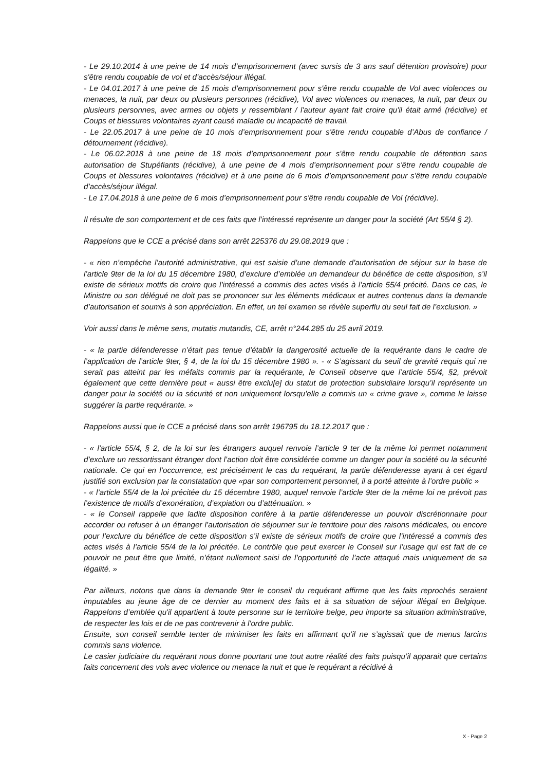- Le 29.10.2014 à une peine de 14 mois d’emprisonnement (avec sursis de 3 ans sauf détention provisoire) pour s'être rendu coupable de vol et d’accès/séjour illégal.
- Le 04.01.2017 à une peine de 15 mois d’emprisonnement pour s'être rendu coupable de Vol avec violences ou menaces, la nuit, par deux ou plusieurs personnes (récidive), Vol avec violences ou menaces, la nuit, par deux ou plusieurs personnes, avec armes ou objets y ressemblant / l'auteur ayant fait croire qu'il était armé (récidive) et Coups et blessures volontaires ayant causé maladie ou incapacité de travail.
- Le 22.05.2017 à une peine de 10 mois d’emprisonnement pour s'être rendu coupable d’Abus de confiance / détournement (récidive).
- Le 06.02.2018 à une peine de 18 mois d’emprisonnement pour s'être rendu coupable de détention sans autorisation de Stupéfiants (récidive), à une peine de 4 mois d’emprisonnement pour s'être rendu coupable de Coups et blessures volontaires (récidive) et à une peine de 6 mois d’emprisonnement pour s'être rendu coupable d’accès/séjour illégal.
- Le 17.04.2018 à une peine de 6 mois d’emprisonnement pour s'être rendu coupable de Vol (récidive).
Il résulte de son comportement et de ces faits que l’intéressé représente un danger pour la société (Art 55/4 § 2).
Rappelons que le CCE a précisé dans son arrêt 225376 du 29.08.2019 que :
- « rien n’empêche l’autorité administrative, qui est saisie d’une demande d’autorisation de séjour sur la base de l’article 9ter de la loi du 15 décembre 1980, d’exclure d’emblée un demandeur du bénéfice de cette disposition, s’il existe de sérieux motifs de croire que l’intéressé a commis des actes visés à l’article 55/4 précité. Dans ce cas, le Ministre ou son délégué ne doit pas se prononcer sur les éléments médicaux et autres contenus dans la demande d’autorisation et soumis à son appréciation. En effet, un tel examen se révèle superflu du seul fait de l’exclusion. »
Voir aussi dans le même sens, mutatis mutandis, CE, arrêt n°244.285 du 25 avril 2019.
- « la partie défenderesse n’était pas tenue d’établir la dangerosité actuelle de la requérante dans le cadre de l’application de l’article 9ter, § 4, de la loi du 15 décembre 1980 ». - « S’agissant du seuil de gravité requis qui ne serait pas atteint par les méfaits commis par la requérante, le Conseil observe que l’article 55/4, §2, prévoit également que cette dernière peut « aussi être exclu[e] du statut de protection subsidiaire lorsqu’il représente un danger pour la société ou la sécurité et non uniquement lorsqu’elle a commis un « crime grave », comme le laisse suggérer la partie requérante. »
Rappelons aussi que le CCE a précisé dans son arrêt 196795 du 18.12.2017 que :
- « l'article 55/4, § 2, de la loi sur les étrangers auquel renvoie l’article 9 ter de la même loi permet notamment d’exclure un ressortissant étranger dont l’action doit être considérée comme un danger pour la société ou la sécurité nationale. Ce qui en l’occurrence, est précisément le cas du requérant, la partie défenderesse ayant à cet égard justifié son exclusion par la constatation que «par son comportement personnel, il a porté atteinte à l’ordre public »
- « l’article 55/4 de la loi précitée du 15 décembre 1980, auquel renvoie l’article 9ter de la même loi ne prévoit pas l’existence de motifs d’exonération, d’expiation ou d’atténuation. »
- « le Conseil rappelle que ladite disposition confère à la partie défenderesse un pouvoir discrétionnaire pour accorder ou refuser à un étranger l’autorisation de séjourner sur le territoire pour des raisons médicales, ou encore pour l’exclure du bénéfice de cette disposition s’il existe de sérieux motifs de croire que l’intéressé a commis des actes visés à l’article 55/4 de la loi précitée. Le contrôle que peut exercer le Conseil sur l’usage qui est fait de ce pouvoir ne peut être que limité, n’étant nullement saisi de l’opportunité de l’acte attaqué mais uniquement de sa légalité. »
Par ailleurs, notons que dans la demande 9ter le conseil du requérant affirme que les faits reprochés seraient imputables au jeune âge de ce dernier au moment des faits et à sa situation de séjour illégal en Belgique. Rappelons d’emblée qu'il appartient à toute personne sur le territoire belge, peu importe sa situation administrative, de respecter les lois et de ne pas contrevenir à l'ordre public.
Ensuite, son conseil semble tenter de minimiser les faits en affirmant qu’il ne s’agissait que de menus larcins commis sans violence.
Le casier judiciaire du requérant nous donne pourtant une tout autre réalité des faits puisqu’il apparait que certains faits concernent des vols avec violence ou menace la nuit et que le requérant a récidivé à
X - Page 2